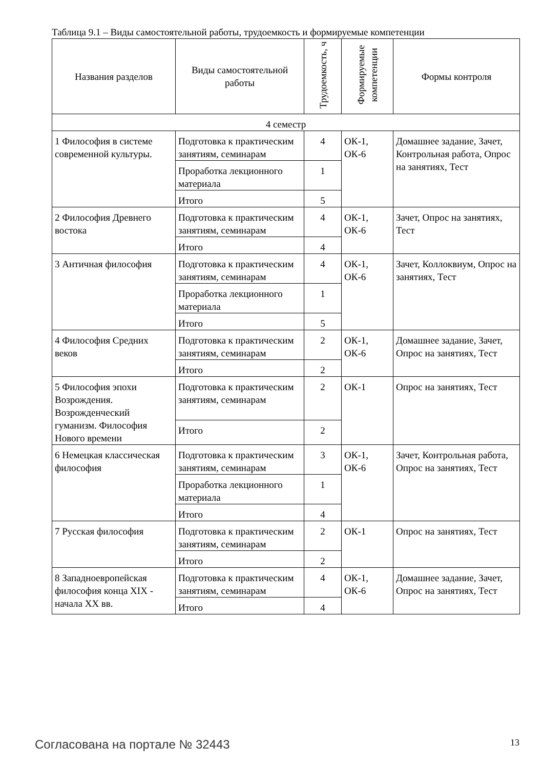Таблица 9.1 – Виды самостоятельной работы, трудоемкость и формируемые компетенции
| Названия разделов | Виды самостоятельной работы | Трудоемкость, ч | Формируемые компетенции | Формы контроля |
| --- | --- | --- | --- | --- |
| 4 семестр | | | | |
| 1 Философия в системе современной культуры. | Подготовка к практическим занятиям, семинарам | 4 | ОК-1, ОК-6 | Домашнее задание, Зачет, Контрольная работа, Опрос на занятиях, Тест |
| | Проработка лекционного материала | 1 | | |
| | Итого | 5 | | |
| 2 Философия Древнего востока | Подготовка к практическим занятиям, семинарам | 4 | ОК-1, ОК-6 | Зачет, Опрос на занятиях, Тест |
| | Итого | 4 | | |
| 3 Античная философия | Подготовка к практическим занятиям, семинарам | 4 | ОК-1, ОК-6 | Зачет, Коллоквиум, Опрос на занятиях, Тест |
| | Проработка лекционного материала | 1 | | |
| | Итого | 5 | | |
| 4 Философия Средних веков | Подготовка к практическим занятиям, семинарам | 2 | ОК-1, ОК-6 | Домашнее задание, Зачет, Опрос на занятиях, Тест |
| | Итого | 2 | | |
| 5 Философия эпохи Возрождения. Возрожденческий гуманизм. Философия Нового времени | Подготовка к практическим занятиям, семинарам | 2 | ОК-1 | Опрос на занятиях, Тест |
| | Итого | 2 | | |
| 6 Немецкая классическая философия | Подготовка к практическим занятиям, семинарам | 3 | ОК-1, ОК-6 | Зачет, Контрольная работа, Опрос на занятиях, Тест |
| | Проработка лекционного материала | 1 | | |
| | Итого | 4 | | |
| 7 Русская философия | Подготовка к практическим занятиям, семинарам | 2 | ОК-1 | Опрос на занятиях, Тест |
| | Итого | 2 | | |
| 8 Западноевропейская философия конца XIX - начала XX вв. | Подготовка к практическим занятиям, семинарам | 4 | ОК-1, ОК-6 | Домашнее задание, Зачет, Опрос на занятиях, Тест |
| | Итого | 4 | | |
Согласована на портале № 32443 13